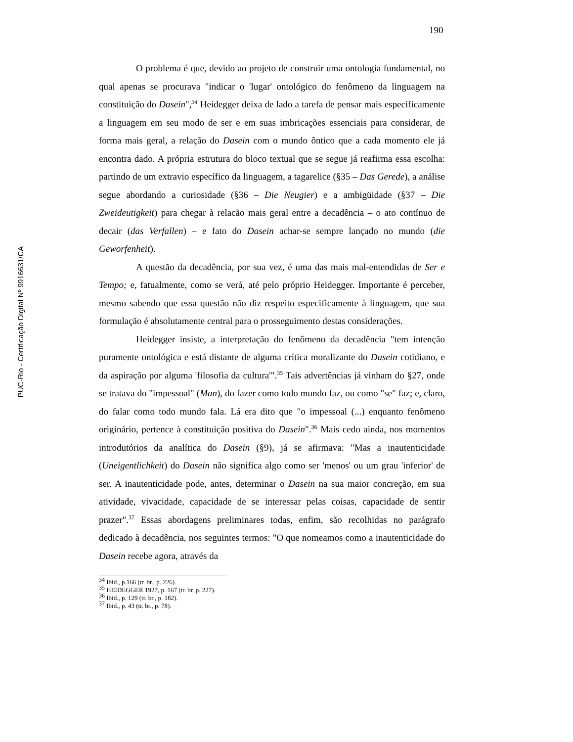190
PUC-Rio - Certificação Digital Nº 9916631/CA
O problema é que, devido ao projeto de construir uma ontologia fundamental, no qual apenas se procurava "indicar o 'lugar' ontológico do fenômeno da linguagem na constituição do Dasein",<sup>34</sup> Heidegger deixa de lado a tarefa de pensar mais especificamente a linguagem em seu modo de ser e em suas imbricações essenciais para considerar, de forma mais geral, a relação do Dasein com o mundo ôntico que a cada momento ele já encontra dado. A própria estrutura do bloco textual que se segue já reafirma essa escolha: partindo de um extravio específico da linguagem, a tagarelice (§35 – Das Gerede), a análise segue abordando a curiosidade (§36 – Die Neugier) e a ambigüidade (§37 – Die Zweideutigkeit) para chegar à relacão mais geral entre a decadência – o ato contínuo de decair (das Verfallen) – e fato do Dasein achar-se sempre lançado no mundo (die Geworfenheit).
A questão da decadência, por sua vez, é uma das mais mal-entendidas de Ser e Tempo; e, fatualmente, como se verá, até pelo próprio Heidegger. Importante é perceber, mesmo sabendo que essa questão não diz respeito especificamente à linguagem, que sua formulação é absolutamente central para o prosseguimento destas considerações.
Heidegger insiste, a interpretação do fenômeno da decadência "tem intenção puramente ontológica e está distante de alguma crítica moralizante do Dasein cotidiano, e da aspiração por alguma 'filosofia da cultura'".<sup>35</sup> Tais advertências já vinham do §27, onde se tratava do "impessoal" (Man), do fazer como todo mundo faz, ou como "se" faz; e, claro, do falar como todo mundo fala. Lá era dito que "o impessoal (...) enquanto fenômeno originário, pertence à constituição positiva do Dasein".<sup>36</sup> Mais cedo ainda, nos momentos introdutórios da analítica do Dasein (§9), já se afirmava: "Mas a inautenticidade (Uneigentlichkeit) do Dasein não significa algo como ser 'menos' ou um grau 'inferior' de ser. A inautenticidade pode, antes, determinar o Dasein na sua maior concreção, em sua atividade, vivacidade, capacidade de se interessar pelas coisas, capacidade de sentir prazer".<sup>37</sup> Essas abordagens preliminares todas, enfim, são recolhidas no parágrafo dedicado à decadência, nos seguintes termos: "O que nomeamos como a inautenticidade do Dasein recebe agora, através da
<sup>34</sup> Ibid., p.166 (tr. br., p. 226).
<sup>35</sup> HEIDEGGER 1927, p. 167 (tr. br. p. 227).
<sup>36</sup> Ibid., p. 129 (tr. br., p. 182).
<sup>37</sup> Ibid., p. 43 (tr. br., p. 78).